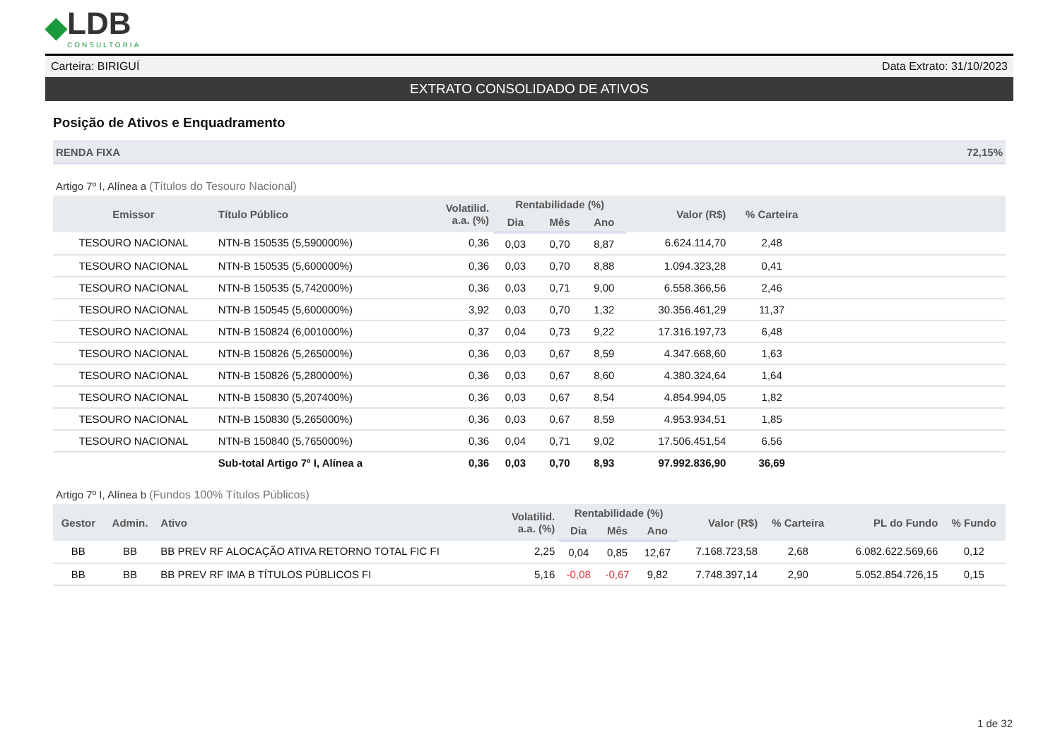◆ LDB
CONSULTORIA
Carteira: BIRIGUÍ Data Extrato: 31/10/2023
EXTRATO CONSOLIDADO DE ATIVOS
Posição de Ativos e Enquadramento
RENDA FIXA 72,15%
Artigo 7º I, Alínea a (Títulos do Tesouro Nacional)
| Emissor | Título Público | Volatilid. a.a. (%) | Rentabilidade (%) | | | Valor (R$) | % Carteira | |
| --- | --- | --- | --- | --- | --- | --- | --- | --- |
| | | | Dia | Mês | Ano | | | |
| TESOURO NACIONAL | NTN-B 150535 (5,590000%) | 0,36 | 0,03 | 0,70 | 8,87 | 6.624.114,70 | 2,48 | |
| TESOURO NACIONAL | NTN-B 150535 (5,600000%) | 0,36 | 0,03 | 0,70 | 8,88 | 1.094.323,28 | 0,41 | |
| TESOURO NACIONAL | NTN-B 150535 (5,742000%) | 0,36 | 0,03 | 0,71 | 9,00 | 6.558.366,56 | 2,46 | |
| TESOURO NACIONAL | NTN-B 150545 (5,600000%) | 3,92 | 0,03 | 0,70 | 1,32 | 30.356.461,29 | 11,37 | |
| TESOURO NACIONAL | NTN-B 150824 (6,001000%) | 0,37 | 0,04 | 0,73 | 9,22 | 17.316.197,73 | 6,48 | |
| TESOURO NACIONAL | NTN-B 150826 (5,265000%) | 0,36 | 0,03 | 0,67 | 8,59 | 4.347.668,60 | 1,63 | |
| TESOURO NACIONAL | NTN-B 150826 (5,280000%) | 0,36 | 0,03 | 0,67 | 8,60 | 4.380.324,64 | 1,64 | |
| TESOURO NACIONAL | NTN-B 150830 (5,207400%) | 0,36 | 0,03 | 0,67 | 8,54 | 4.854.994,05 | 1,82 | |
| TESOURO NACIONAL | NTN-B 150830 (5,265000%) | 0,36 | 0,03 | 0,67 | 8,59 | 4.953.934,51 | 1,85 | |
| TESOURO NACIONAL | NTN-B 150840 (5,765000%) | 0,36 | 0,04 | 0,71 | 9,02 | 17.506.451,54 | 6,56 | |
| | Sub-total Artigo 7º I, Alínea a | 0,36 | 0,03 | 0,70 | 8,93 | 97.992.836,90 | 36,69 | |
Artigo 7º I, Alínea b (Fundos 100% Títulos Públicos)
| Gestor | Admin. | Ativo | Volatilid. a.a. (%) | Rentabilidade (%) | | | Valor (R$) | % Carteira | PL do Fundo | % Fundo |
| --- | --- | --- | --- | --- | --- | --- | --- | --- | --- | --- |
| | | | | Dia | Mês | Ano | | | | |
| BB | BB | BB PREV RF ALOCAÇÃO ATIVA RETORNO TOTAL FIC FI | 2,25 | 0,04 | 0,85 | 12,67 | 7.168.723,58 | 2,68 | 6.082.622.569,66 | 0,12 |
| BB | BB | BB PREV RF IMA B TÍTULOS PÚBLICOS FI | 5,16 | -0,08 | -0,67 | 9,82 | 7.748.397,14 | 2,90 | 5.052.854.726,15 | 0,15 |
1 de 32